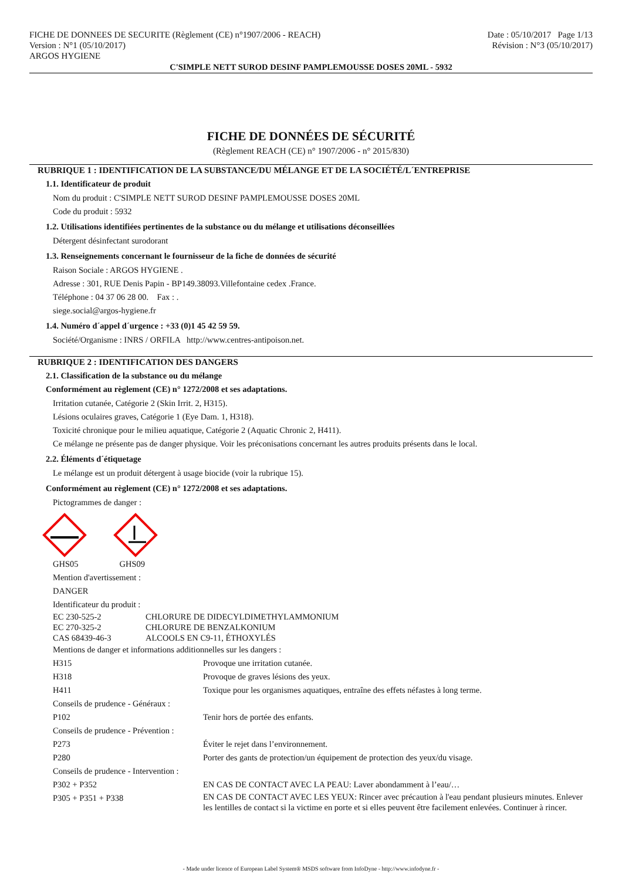FICHE DE DONNEES DE SECURITE (Règlement (CE) n°1907/2006 - REACH)
Version : N°1 (05/10/2017)
ARGOS HYGIENE
Date : 05/10/2017 Page 1/13
Révision : N°3 (05/10/2017)
C'SIMPLE NETT SUROD DESINF PAMPLEMOUSSE DOSES 20ML - 5932
FICHE DE DONNÉES DE SÉCURITÉ
(Règlement REACH (CE) n° 1907/2006 - n° 2015/830)
RUBRIQUE 1 : IDENTIFICATION DE LA SUBSTANCE/DU MÉLANGE ET DE LA SOCIÉTÉ/L´ENTREPRISE
1.1. Identificateur de produit
Nom du produit : C'SIMPLE NETT SUROD DESINF PAMPLEMOUSSE DOSES 20ML
Code du produit : 5932
1.2. Utilisations identifiées pertinentes de la substance ou du mélange et utilisations déconseillées
Détergent désinfectant surodorant
1.3. Renseignements concernant le fournisseur de la fiche de données de sécurité
Raison Sociale : ARGOS HYGIENE .
Adresse : 301, RUE Denis Papin - BP149.38093.Villefontaine cedex .France.
Téléphone : 04 37 06 28 00. Fax : .
siege.social@argos-hygiene.fr
1.4. Numéro d´appel d´urgence : +33 (0)1 45 42 59 59.
Société/Organisme : INRS / ORFILA http://www.centres-antipoison.net.
RUBRIQUE 2 : IDENTIFICATION DES DANGERS
2.1. Classification de la substance ou du mélange
Conformément au règlement (CE) n° 1272/2008 et ses adaptations.
Irritation cutanée, Catégorie 2 (Skin Irrit. 2, H315).
Lésions oculaires graves, Catégorie 1 (Eye Dam. 1, H318).
Toxicité chronique pour le milieu aquatique, Catégorie 2 (Aquatic Chronic 2, H411).
Ce mélange ne présente pas de danger physique. Voir les préconisations concernant les autres produits présents dans le local.
2.2. Éléments d´étiquetage
Le mélange est un produit détergent à usage biocide (voir la rubrique 15).
Conformément au règlement (CE) n° 1272/2008 et ses adaptations.
Pictogrammes de danger :
GHS05 GHS09
Mention d'avertissement :
DANGER
Identificateur du produit :
| EC 230-525-2 | CHLORURE DE DIDECYLDIMETHYLAMMONIUM |
| EC 270-325-2 | CHLORURE DE BENZALKONIUM |
| CAS 68439-46-3 | ALCOOLS EN C9-11, ÉTHOXYLÉS |
Mentions de danger et informations additionnelles sur les dangers :
| H315 | Provoque une irritation cutanée. |
| H318 | Provoque de graves lésions des yeux. |
| H411 | Toxique pour les organismes aquatiques, entraîne des effets néfastes à long terme. |
| Conseils de prudence - Généraux : | |
| P102 | Tenir hors de portée des enfants. |
| Conseils de prudence - Prévention : | |
| P273 | Éviter le rejet dans l’environnement. |
| P280 | Porter des gants de protection/un équipement de protection des yeux/du visage. |
| Conseils de prudence - Intervention : | |
| P302 + P352 | EN CAS DE CONTACT AVEC LA PEAU: Laver abondamment à l’eau/… |
| P305 + P351 + P338 | EN CAS DE CONTACT AVEC LES YEUX: Rincer avec précaution à l'eau pendant plusieurs minutes. Enlever les lentilles de contact si la victime en porte et si elles peuvent être facilement enlevées. Continuer à rincer. |
- Made under licence of European Label System® MSDS software from InfoDyne - http://www.infodyne.fr -